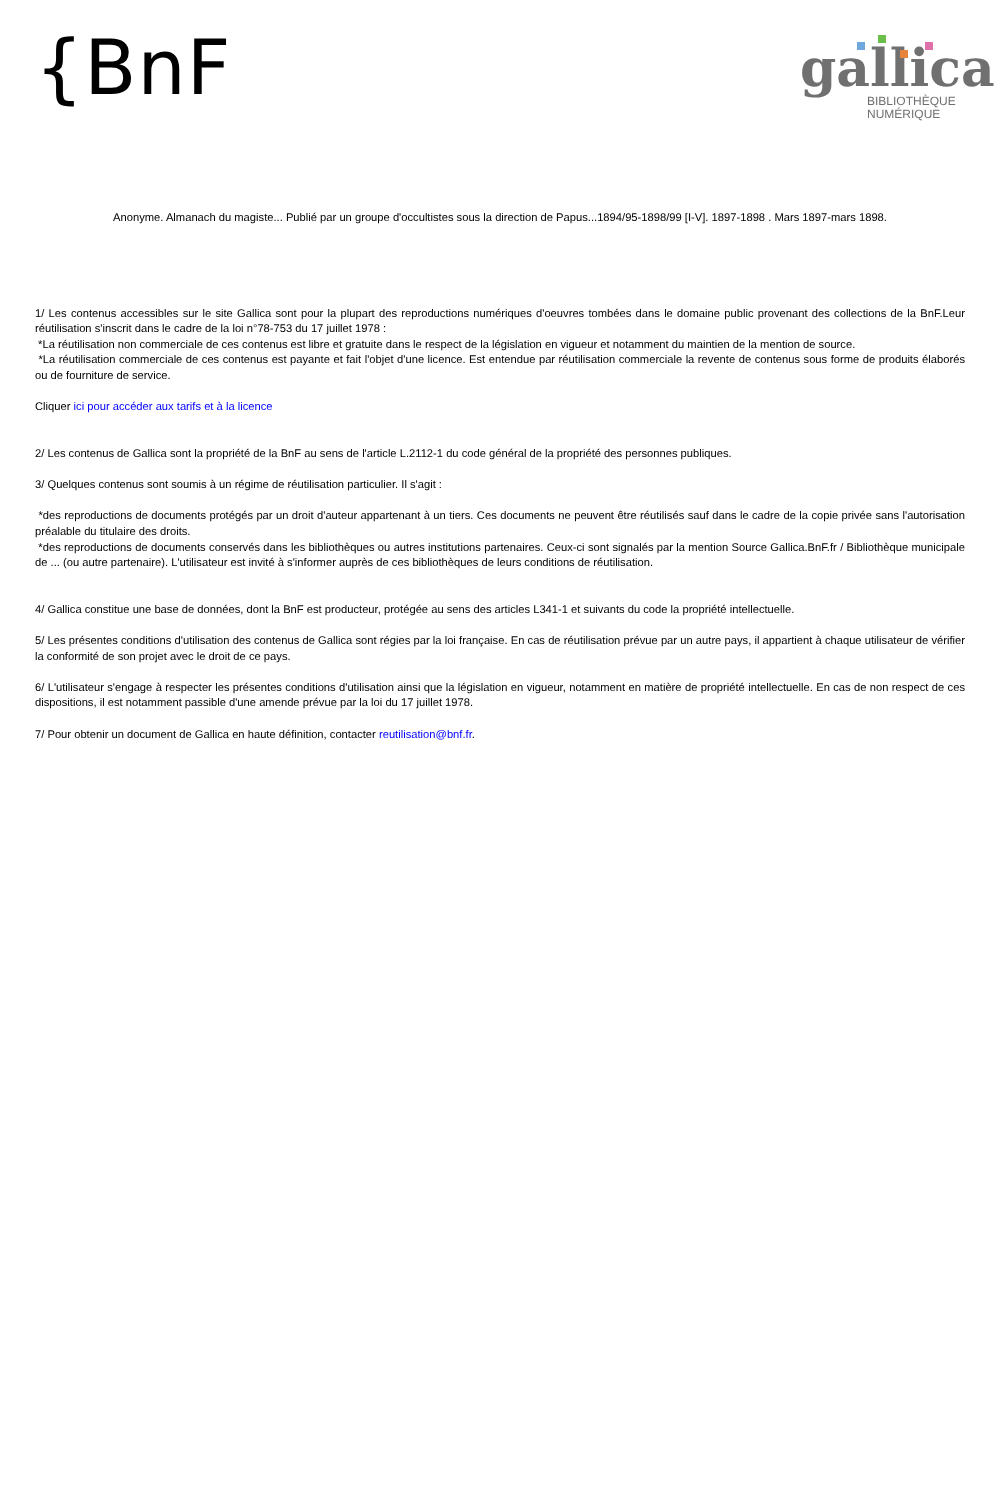{BnF
gallica
BIBLIOTHÈQUE
NUMÉRIQUE
Anonyme. Almanach du magiste... Publié par un groupe d'occultistes sous la direction de Papus...1894/95-1898/99 [I-V]. 1897-1898 . Mars 1897-mars 1898.
1/ Les contenus accessibles sur le site Gallica sont pour la plupart des reproductions numériques d'oeuvres tombées dans le domaine public provenant des collections de la BnF.Leur réutilisation s'inscrit dans le cadre de la loi n°78-753 du 17 juillet 1978 :
*La réutilisation non commerciale de ces contenus est libre et gratuite dans le respect de la législation en vigueur et notamment du maintien de la mention de source.
*La réutilisation commerciale de ces contenus est payante et fait l'objet d'une licence. Est entendue par réutilisation commerciale la revente de contenus sous forme de produits élaborés ou de fourniture de service.
Cliquer ici pour accéder aux tarifs et à la licence
2/ Les contenus de Gallica sont la propriété de la BnF au sens de l'article L.2112-1 du code général de la propriété des personnes publiques.
3/ Quelques contenus sont soumis à un régime de réutilisation particulier. Il s'agit :
*des reproductions de documents protégés par un droit d'auteur appartenant à un tiers. Ces documents ne peuvent être réutilisés sauf dans le cadre de la copie privée sans l'autorisation préalable du titulaire des droits.
*des reproductions de documents conservés dans les bibliothèques ou autres institutions partenaires. Ceux-ci sont signalés par la mention Source Gallica.BnF.fr / Bibliothèque municipale de ... (ou autre partenaire). L'utilisateur est invité à s'informer auprès de ces bibliothèques de leurs conditions de réutilisation.
4/ Gallica constitue une base de données, dont la BnF est producteur, protégée au sens des articles L341-1 et suivants du code la propriété intellectuelle.
5/ Les présentes conditions d'utilisation des contenus de Gallica sont régies par la loi française. En cas de réutilisation prévue par un autre pays, il appartient à chaque utilisateur de vérifier la conformité de son projet avec le droit de ce pays.
6/ L'utilisateur s'engage à respecter les présentes conditions d'utilisation ainsi que la législation en vigueur, notamment en matière de propriété intellectuelle. En cas de non respect de ces dispositions, il est notamment passible d'une amende prévue par la loi du 17 juillet 1978.
7/ Pour obtenir un document de Gallica en haute définition, contacter reutilisation@bnf.fr.